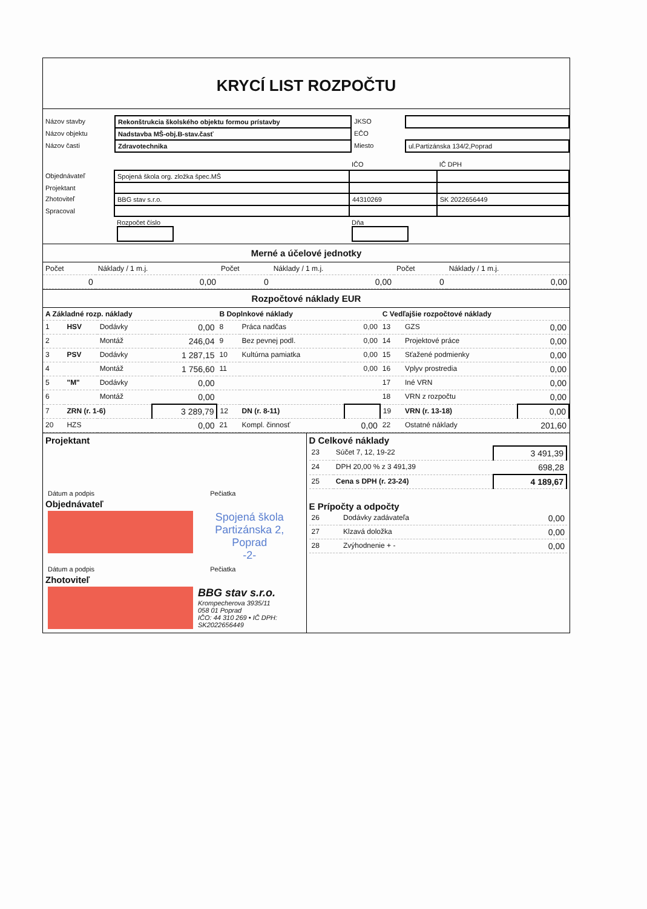KRYCÍ LIST ROZPOČTU
| Názov stavby | Rekonštrukcia školského objektu formou prístavby | JKSO | |
| Názov objektu | Nadstavba MŠ-obj.B-stav.časť | EČO | |
| Názov časti | Zdravotechnika | Miesto | ul.Partizánska 134/2,Poprad |
| | | IČO | IČ DPH |
| Objednávateľ | Spojená škola org. zložka špec.MŠ | | |
| Projektant | | | |
| Zhotoviteľ | BBG stav s.r.o. | 44310269 | SK 2022656449 |
| Spracoval | | | |
| | Rozpočet číslo | Dňa | |
Merné a účelové jednotky
| Počet | Náklady / 1 m.j. | Počet | Náklady / 1 m.j. | Počet | Náklady / 1 m.j. |
| 0 | 0,00 | 0 | 0,00 | 0 | 0,00 |
Rozpočtové náklady EUR
| A Základné rozp. náklady | | | | B Doplnkové náklady | | | C Vedľajšie rozpočtové náklady | | |
| 1 | HSV | Dodávky | 0,00 | 8 | Práca nadčas | 0,00 | 13 | GZS | 0,00 |
| 2 | | Montáž | 246,04 | 9 | Bez pevnej podl. | 0,00 | 14 | Projektové práce | 0,00 |
| 3 | PSV | Dodávky | 1 287,15 | 10 | Kultúrna pamiatka | 0,00 | 15 | Sťažené podmienky | 0,00 |
| 4 | | Montáž | 1 756,60 | 11 | | 0,00 | 16 | Vplyv prostredia | 0,00 |
| 5 | "M" | Dodávky | 0,00 | | | | 17 | Iné VRN | 0,00 |
| 6 | | Montáž | 0,00 | | | | 18 | VRN z rozpočtu | 0,00 |
| 7 | ZRN (r. 1-6) | | 3 289,79 | 12 | DN (r. 8-11) | | 19 | VRN (r. 13-18) | 0,00 |
| 20 | HZS | | 0,00 | 21 | Kompl. činnosť | 0,00 | 22 | Ostatné náklady | 201,60 |
| Projektant / Dátum a podpis / Pečiatka / Objednávateľ / / Spojená škola Partizánska 2, Poprad -2- / / Dátum a podpis / Pečiatka / Zhotoviteľ / / BBG stav s.r.o. Krompecherova 3935/11 058 01 Poprad IČO: 44 310 269 • IČ DPH: SK2022656449 / | D Celkové náklady / 23 / Súčet 7, 12, 19-22 / 3 491,39 / / 24 / DPH 20,00 % z 3 491,39 / 698,28 / / 25 / Cena s DPH (r. 23-24) / 4 189,67 / E Prípočty a odpočty / 26 / Dodávky zadávateľa / 0,00 / / 27 / Klzavá doložka / 0,00 / / 28 / Zvýhodnenie + - / 0,00 / |